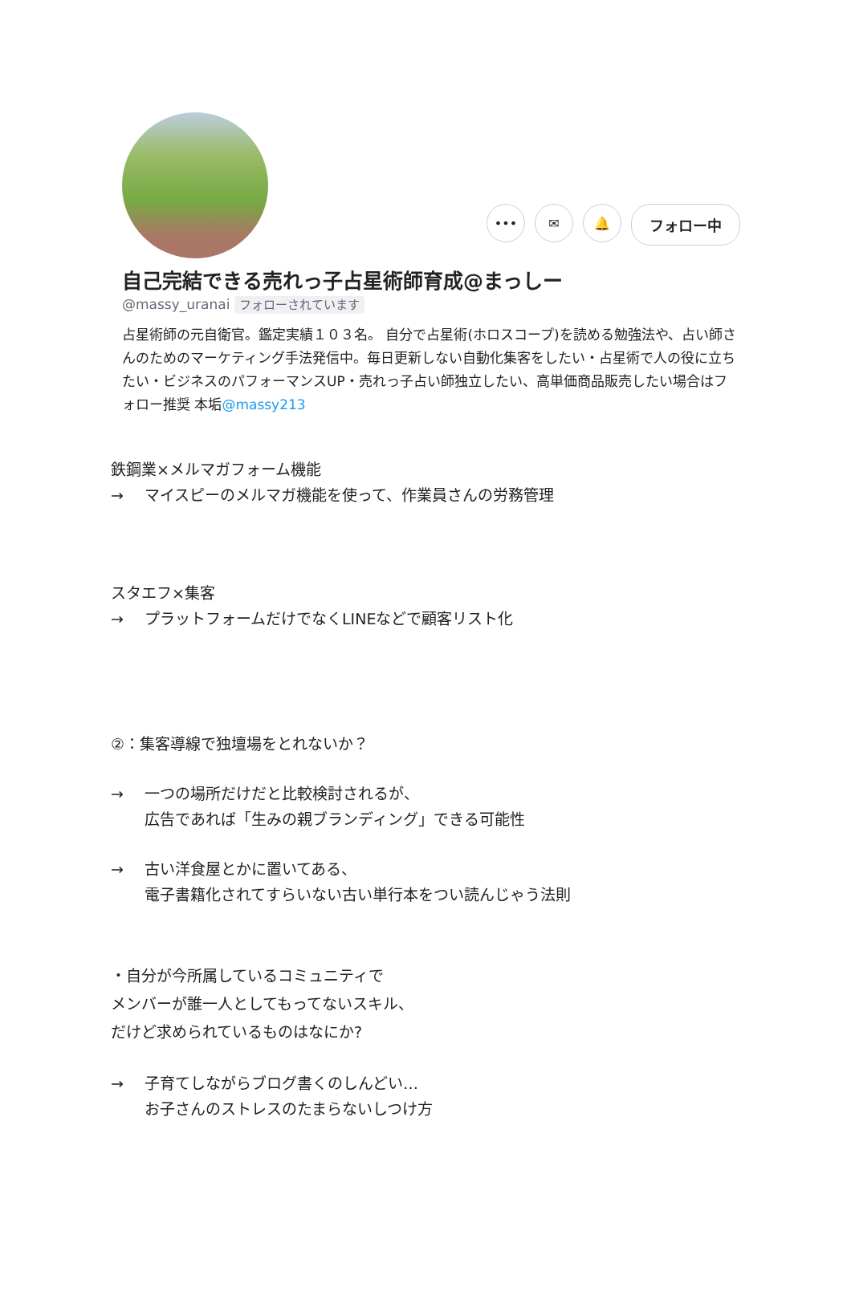••• ✉ 🔔
フォロー中
自己完結できる売れっ子占星術師育成@まっしー
@massy_uranai フォローされています
占星術師の元自衛官。鑑定実績１０３名。 自分で占星術(ホロスコープ)を読める勉強法や、占い師さんのためのマーケティング手法発信中。毎日更新しない自動化集客をしたい・占星術で人の役に立ちたい・ビジネスのパフォーマンスUP・売れっ子占い師独立したい、高単価商品販売したい場合はフォロー推奨 本垢@massy213
鉄鋼業×メルマガフォーム機能
→ マイスピーのメルマガ機能を使って、作業員さんの労務管理
スタエフ×集客
→ プラットフォームだけでなくLINEなどで顧客リスト化
②：集客導線で独壇場をとれないか？
→ 一つの場所だけだと比較検討されるが、
広告であれば「生みの親ブランディング」できる可能性
→ 古い洋食屋とかに置いてある、
電子書籍化されてすらいない古い単行本をつい読んじゃう法則
・自分が今所属しているコミュニティで
メンバーが誰一人としてもってないスキル、
だけど求められているものはなにか?
→ 子育てしながらブログ書くのしんどい…
お子さんのストレスのたまらないしつけ方